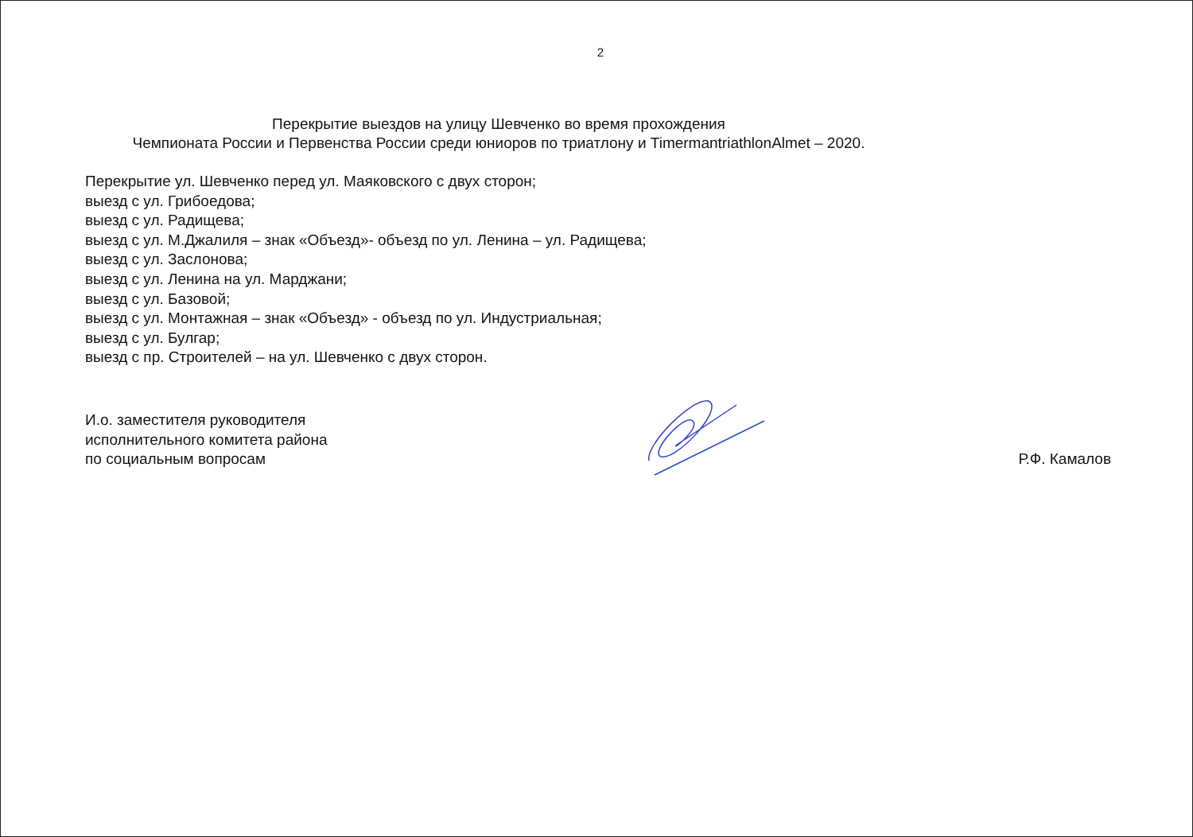2
Перекрытие выездов на улицу Шевченко во время прохождения
Чемпионата России и Первенства России среди юниоров по триатлону и TimermantriathlonAlmet – 2020.
Перекрытие ул. Шевченко перед ул. Маяковского с двух сторон;
выезд с ул. Грибоедова;
выезд с ул. Радищева;
выезд с ул. М.Джалиля – знак «Объезд»- объезд по ул. Ленина – ул. Радищева;
выезд с ул. Заслонова;
выезд с ул. Ленина на ул. Марджани;
выезд с ул. Базовой;
выезд с ул. Монтажная – знак «Объезд» - объезд по ул. Индустриальная;
выезд с ул. Булгар;
выезд с пр. Строителей – на ул. Шевченко с двух сторон.
И.о. заместителя руководителя
исполнительного комитета района
по социальным вопросам
Р.Ф. Камалов